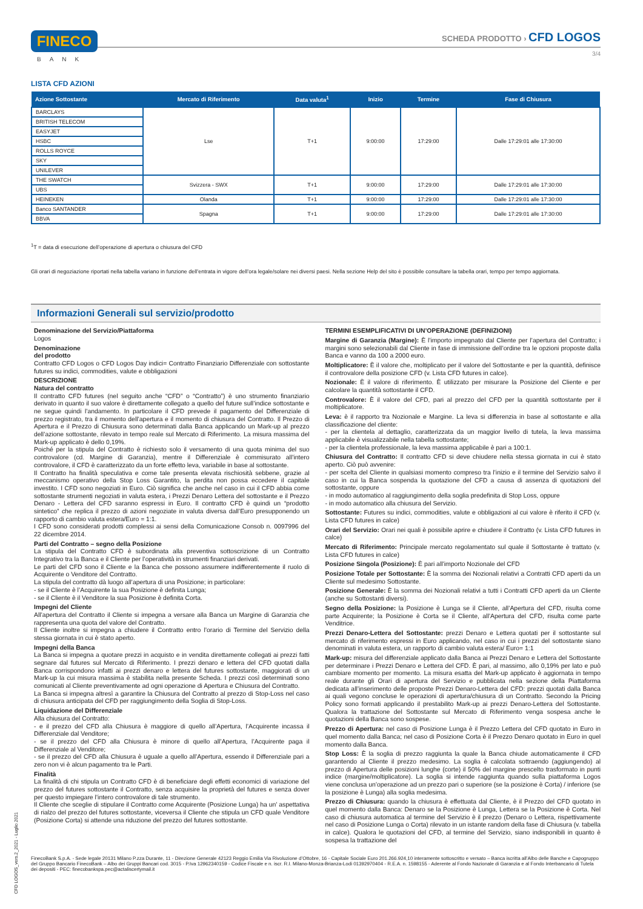FINECO
BANK
SCHEDA PRODOTTO › CFD LOGOS
3/4
LISTA CFD AZIONI
| Azione Sottostante | Mercato di Riferimento | Data valuta<sup>1</sup> | Inizio | Termine | Fase di Chiusura |
| --- | --- | --- | --- | --- | --- |
| BARCLAYS | Lse | T+1 | 9:00:00 | 17:29:00 | Dalle 17:29:01 alle 17:30:00 |
| BRITISH TELECOM | | | | | |
| EASYJET | | | | | |
| HSBC | | | | | |
| ROLLS ROYCE | | | | | |
| SKY | | | | | |
| UNILEVER | | | | | |
| THE SWATCH | Svizzera - SWX | T+1 | 9:00:00 | 17:29:00 | Dalle 17:29:01 alle 17:30:00 |
| UBS | | | | | |
| HEINEKEN | Olanda | T+1 | 9:00:00 | 17:29:00 | Dalle 17:29:01 alle 17:30:00 |
| Banco SANTANDER | Spagna | T+1 | 9:00:00 | 17:29:00 | Dalle 17:29:01 alle 17:30:00 |
| BBVA | | | | | |
<sup>1</sup> T = data di esecuzione dell’operazione di apertura o chiusura del CFD
Gli orari di negoziazione riportati nella tabella variano in funzione dell’entrata in vigore dell’ora legale/solare nei diversi paesi. Nella sezione Help del sito è possibile consultare la tabella orari, tempo per tempo aggiornata.
Informazioni Generali sul servizio/prodotto
Denominazione del Servizio/Piattaforma
Logos
Denominazione
del prodotto
Contratto CFD Logos o CFD Logos Day indici= Contratto Finanziario Differenziale con sottostante futures su indici, commodities, valute e obbligazioni
DESCRIZIONE
Natura del contratto
Il contratto CFD futures (nel seguito anche “CFD” o “Contratto”) è uno strumento finanziario derivato in quanto il suo valore è direttamente collegato a quello del future sull’indice sottostante e ne segue quindi l’andamento. In particolare il CFD prevede il pagamento del Differenziale di prezzo registrato, tra il momento dell’apertura e il momento di chiusura del Contratto. Il Prezzo di Apertura e il Prezzo di Chiusura sono determinati dalla Banca applicando un Mark-up al prezzo dell’azione sottostante, rilevato in tempo reale sul Mercato di Riferimento. La misura massima del Mark-up applicato è dello 0,19%.
Poiché per la stipula del Contratto è richiesto solo il versamento di una quota minima del suo controvalore (cd. Margine di Garanzia), mentre il Differenziale è commisurato all’intero controvalore, il CFD è caratterizzato da un forte effetto leva, variabile in base al sottostante.
Il Contratto ha finalità speculativa e come tale presenta elevata rischiosità sebbene, grazie al meccanismo operativo della Stop Loss Garantito, la perdita non possa eccedere il capitale investito. I CFD sono negoziati in Euro. Ciò significa che anche nel caso in cui il CFD abbia come sottostante strumenti negoziati in valuta estera, i Prezzi Denaro Lettera del sottostante e il Prezzo Denaro - Lettera del CFD saranno espressi in Euro. Il contratto CFD è quindi un “prodotto sintetico” che replica il prezzo di azioni negoziate in valuta diversa dall’Euro presupponendo un rapporto di cambio valuta estera/Euro = 1:1.
I CFD sono considerati prodotti complessi ai sensi della Comunicazione Consob n. 0097996 del 22 dicembre 2014.
Parti del Contratto – segno della Posizione
La stipula del Contratto CFD è subordinata alla preventiva sottoscrizione di un Contratto Integrativo tra la Banca e il Cliente per l’operatività in strumenti finanziari derivati.
Le parti del CFD sono il Cliente e la Banca che possono assumere indifferentemente il ruolo di Acquirente o Venditore del Contratto.
La stipula del contratto dà luogo all’apertura di una Posizione; in particolare:
- se il Cliente è l’Acquirente la sua Posizione è definita Lunga;
- se il Cliente è il Venditore la sua Posizione è definita Corta.
Impegni del Cliente
All’apertura del Contratto il Cliente si impegna a versare alla Banca un Margine di Garanzia che rappresenta una quota del valore del Contratto.
Il Cliente inoltre si impegna a chiudere il Contratto entro l’orario di Termine del Servizio della stessa giornata in cui è stato aperto.
Impegni della Banca
La Banca si impegna a quotare prezzi in acquisto e in vendita direttamente collegati ai prezzi fatti segnare dal futures sul Mercato di Riferimento. I prezzi denaro e lettera del CFD quotati dalla Banca corrispondono infatti ai prezzi denaro e lettera del futures sottostante, maggiorati di un Mark-up la cui misura massima è stabilita nella presente Scheda. I prezzi così determinati sono comunicati al Cliente preventivamente ad ogni operazione di Apertura e Chiusura del Contratto.
La Banca si impegna altresì a garantire la Chiusura del Contratto al prezzo di Stop-Loss nel caso di chiusura anticipata del CFD per raggiungimento della Soglia di Stop-Loss.
Liquidazione del Differenziale
Alla chiusura del Contratto:
- e il prezzo del CFD alla Chiusura è maggiore di quello all’Apertura, l’Acquirente incassa il Differenziale dal Venditore;
- se il prezzo del CFD alla Chiusura è minore di quello all’Apertura, l’Acquirente paga il Differenziale al Venditore;
- se il prezzo del CFD alla Chiusura è uguale a quello all’Apertura, essendo il Differenziale pari a zero non vi è alcun pagamento tra le Parti.
Finalità
La finalità di chi stipula un Contratto CFD è di beneficiare degli effetti economici di variazione del prezzo del futures sottostante il Contratto, senza acquisire la proprietà del futures e senza dover per questo impiegare l’intero controvalore di tale strumento.
Il Cliente che sceglie di stipulare il Contratto come Acquirente (Posizione Lunga) ha un’ aspettativa di rialzo del prezzo del futures sottostante, viceversa il Cliente che stipula un CFD quale Venditore (Posizione Corta) si attende una riduzione del prezzo del futures sottostante.
TERMINI ESEMPLIFICATIVI DI UN’OPERAZIONE (DEFINIZIONI)
Margine di Garanzia (Margine): È l’importo impegnato dal Cliente per l’apertura del Contratto; i margini sono selezionabili dal Cliente in fase di immissione dell’ordine tra le opzioni proposte dalla Banca e vanno da 100 a 2000 euro.
Moltiplicatore: È il valore che, moltiplicato per il valore del Sottostante e per la quantità, definisce il controvalore della posizione CFD (v. Lista CFD futures in calce).
Nozionale: È il valore di riferimento. È utilizzato per misurare la Posizione del Cliente e per calcolare la quantità sottostante il CFD.
Controvalore: È il valore del CFD, pari al prezzo del CFD per la quantità sottostante per il moltiplicatore.
Leva: è il rapporto tra Nozionale e Margine. La leva si differenzia in base al sottostante e alla classificazione del cliente:
- per la clientela al dettaglio, caratterizzata da un maggior livello di tutela, la leva massima applicabile è visualizzabile nella tabella sottostante;
- per la clientela professionale, la leva massima applicabile è pari a 100:1.
Chiusura del Contratto: Il contratto CFD si deve chiudere nella stessa giornata in cui è stato aperto. Ciò può avvenire:
- per scelta del Cliente in qualsiasi momento compreso tra l’inizio e il termine del Servizio salvo il caso in cui la Banca sospenda la quotazione del CFD a causa di assenza di quotazioni del sottostante, oppure
- in modo automatico al raggiungimento della soglia predefinita di Stop Loss, oppure
- in modo automatico alla chiusura del Servizio.
Sottostante: Futures su indici, commodities, valute e obbligazioni al cui valore è riferito il CFD (v. Lista CFD futures in calce)
Orari del Servizio: Orari nei quali è possibile aprire e chiudere il Contratto (v. Lista CFD futures in calce)
Mercato di Riferimento: Principale mercato regolamentato sul quale il Sottostante è trattato (v. Lista CFD futures in calce)
Posizione Singola (Posizione): È pari all’importo Nozionale del CFD
Posizione Totale per Sottostante: È la somma dei Nozionali relativi a Contratti CFD aperti da un Cliente sul medesimo Sottostante.
Posizione Generale: È la somma dei Nozionali relativi a tutti i Contratti CFD aperti da un Cliente (anche su Sottostanti diversi).
Segno della Posizione: la Posizione è Lunga se il Cliente, all’Apertura del CFD, risulta come parte Acquirente; la Posizione è Corta se il Cliente, all’Apertura del CFD, risulta come parte Venditrice.
Prezzi Denaro-Lettera del Sottostante: prezzi Denaro e Lettera quotati per il sottostante sul mercato di riferimento espressi in Euro applicando, nel caso in cui i prezzi del sottostante siano denominati in valuta estera, un rapporto di cambio valuta estera/ Euro= 1:1
Mark-up: misura del differenziale applicato dalla Banca ai Prezzi Denaro e Lettera del Sottostante per determinare i Prezzi Denaro e Lettera del CFD. È pari, al massimo, allo 0,19% per lato e può cambiare momento per momento. La misura esatta del Mark-up applicato è aggiornata in tempo reale durante gli Orari di apertura del Servizio e pubblicata nella sezione della Piattaforma dedicata all’inserimento delle proposte Prezzi Denaro-Lettera del CFD: prezzi quotati dalla Banca ai quali vegono concluse le operazioni di apertura/chiusura di un Contratto. Secondo la Pricing Policy sono formati applicando il prestabilito Mark-up ai prezzi Denaro-Lettera del Sottostante. Qualora la trattazione del Sottostante sul Mercato di Riferimento venga sospesa anche le quotazioni della Banca sono sospese.
Prezzo di Apertura: nel caso di Posizione Lunga è il Prezzo Lettera del CFD quotato in Euro in quel momento dalla Banca; nel caso di Posizione Corta è il Prezzo Denaro quotato in Euro in quel momento dalla Banca.
Stop Loss: È la soglia di prezzo raggiunta la quale la Banca chiude automaticamente il CFD garantendo al Cliente il prezzo medesimo. La soglia è calcolata sottraendo (aggiungendo) al prezzo di Apertura delle posizioni lunghe (corte) il 50% del margine prescelto trasformato in punti indice (margine/moltiplicatore). La soglia si intende raggiunta quando sulla piattaforma Logos viene conclusa un’operazione ad un prezzo pari o superiore (se la posizione è Corta) / inferiore (se la posizione è Lunga) alla soglia medesima.
Prezzo di Chiusura: quando la chiusura è effettuata dal Cliente, è il Prezzo del CFD quotato in quel momento dalla Banca: Denaro se la Posizione è Lunga, Lettera se la Posizione è Corta. Nel caso di chiusura automatica al termine del Servizio è il prezzo (Denaro o Lettera, rispettivamente nel caso di Posizione Lunga o Corta) rilevato in un istante random della fase di Chiusura (v. tabella in calce). Qualora le quotazioni del CFD, al termine del Servizio, siano indisponibili in quanto è sospesa la trattazione del
FinecoBank S.p.A. - Sede legale 20131 Milano P.zza Durante, 11 - Direzione Generale 42123 Reggio Emilia Via Rivoluzione d’Ottobre, 16 - Capitale Sociale Euro 201.266.924,10 interamente sottoscritto e versato – Banca iscritta all’Albo delle Banche e Capogruppo del Gruppo Bancario FinecoBank – Albo dei Gruppi Bancari cod. 3015 - P.Iva 12962340159 - Codice Fiscale e n. iscr. R.I. Milano-Monza-Brianza-Lodi 01392970404 - R.E.A. n. 1598155 - Aderente al Fondo Nazionale di Garanzia e al Fondo Interbancario di Tutela dei depositi - PEC: finecobankspa.pec@actaliscertymail.it
CFD LOGOS_vers.2_2021 - Luglio 2021